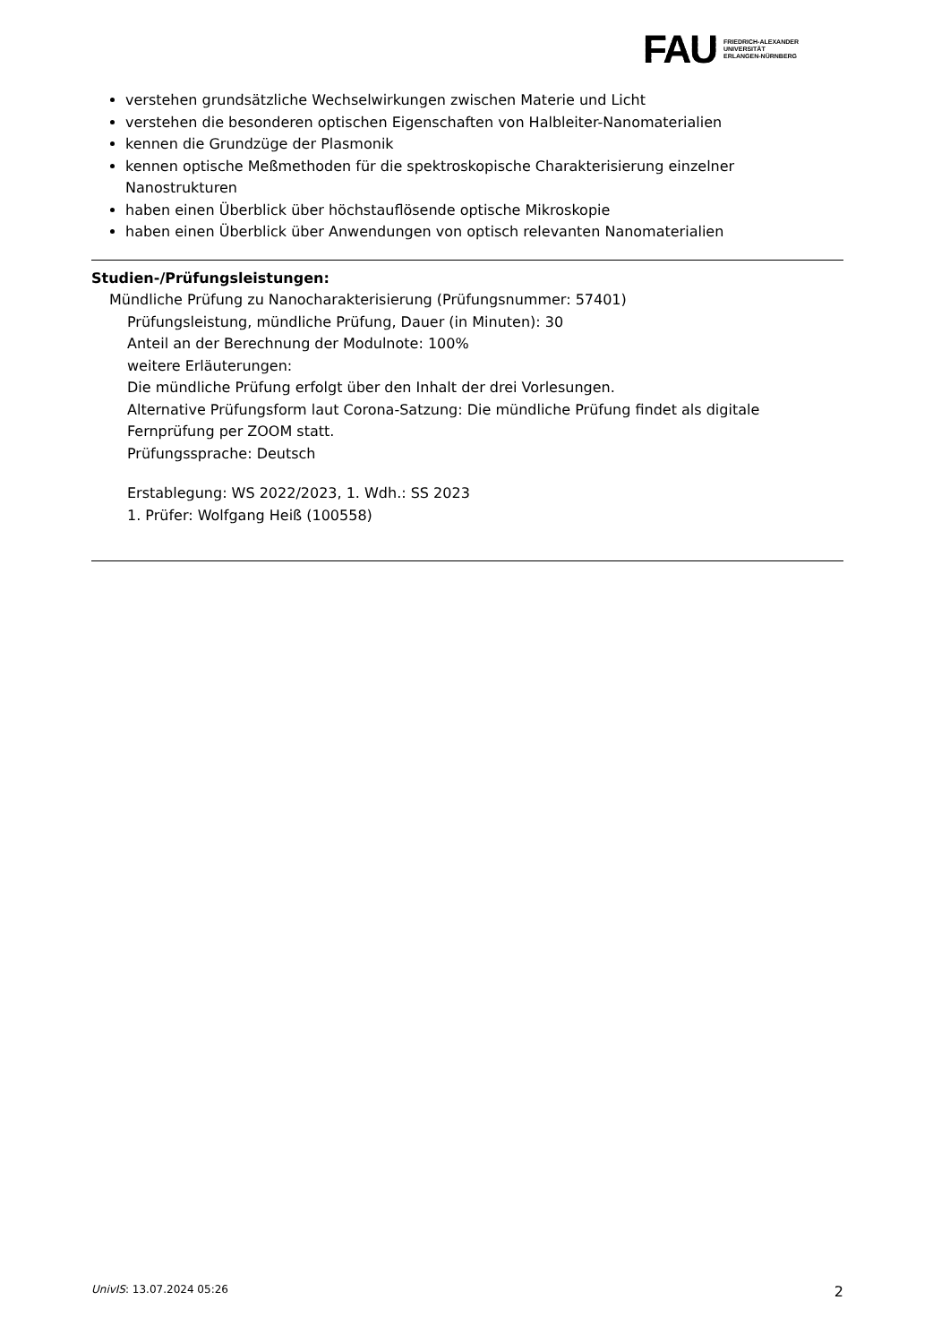FAU
FRIEDRICH-ALEXANDER
UNIVERSITÄT
ERLANGEN-NÜRNBERG
verstehen grundsätzliche Wechselwirkungen zwischen Materie und Licht
verstehen die besonderen optischen Eigenschaften von Halbleiter-Nanomaterialien
kennen die Grundzüge der Plasmonik
kennen optische Meßmethoden für die spektroskopische Charakterisierung einzelner Nanostrukturen
haben einen Überblick über höchstauflösende optische Mikroskopie
haben einen Überblick über Anwendungen von optisch relevanten Nanomaterialien
Studien-/Prüfungsleistungen:
Mündliche Prüfung zu Nanocharakterisierung (Prüfungsnummer: 57401)
Prüfungsleistung, mündliche Prüfung, Dauer (in Minuten): 30
Anteil an der Berechnung der Modulnote: 100%
weitere Erläuterungen:
Die mündliche Prüfung erfolgt über den Inhalt der drei Vorlesungen.
Alternative Prüfungsform laut Corona-Satzung: Die mündliche Prüfung findet als digitale Fernprüfung per ZOOM statt.
Prüfungssprache: Deutsch
Erstablegung: WS 2022/2023, 1. Wdh.: SS 2023
1. Prüfer: Wolfgang Heiß (100558)
UnivIS: 13.07.2024 05:26 2